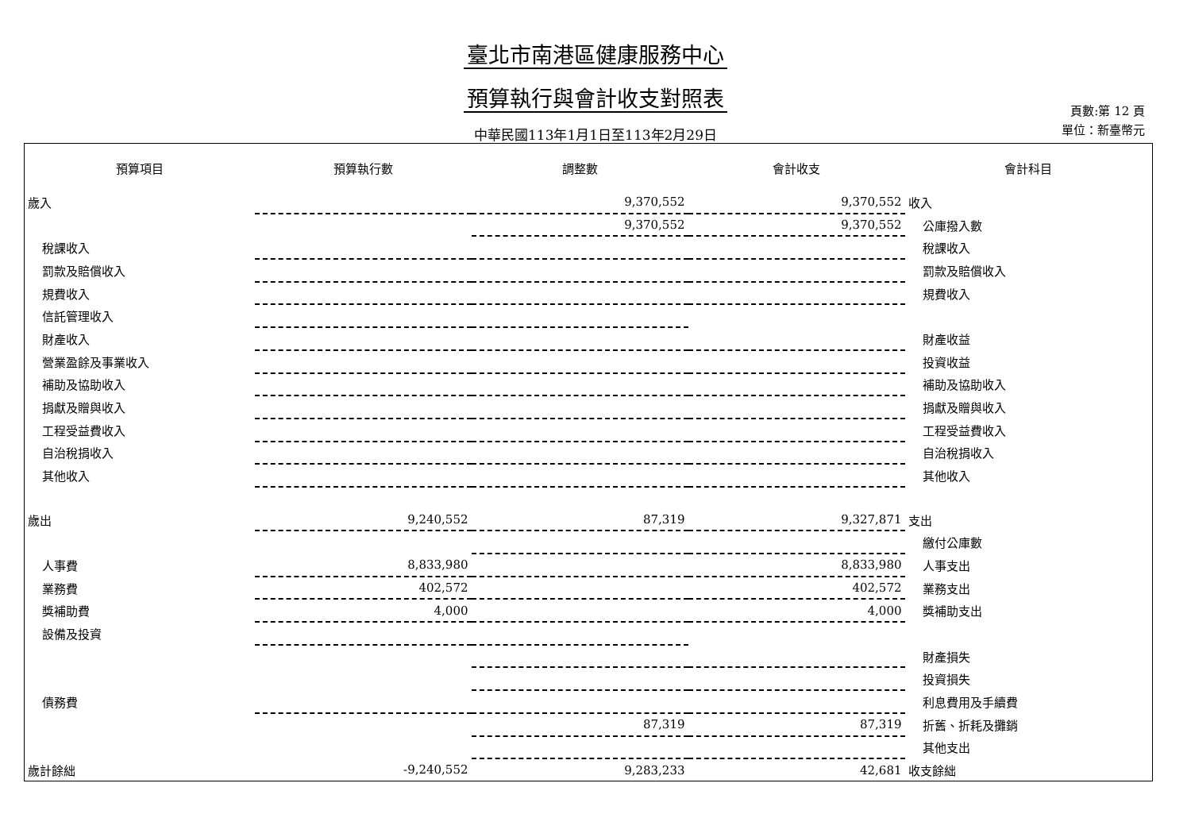臺北市南港區健康服務中心
預算執行與會計收支對照表
中華民國113年1月1日至113年2月29日
頁數:第 12 頁
單位：新臺幣元
| 預算項目 | 預算執行數 | 調整數 | 會計收支 | 會計科目 |
| --- | --- | --- | --- | --- |
| 歲入 | | 9,370,552 | 9,370,552 | 收入 |
| | | 9,370,552 | 9,370,552 | 公庫撥入數 |
| 稅課收入 | | | | 稅課收入 |
| 罰款及賠償收入 | | | | 罰款及賠償收入 |
| 規費收入 | | | | 規費收入 |
| 信託管理收入 | | | | |
| 財產收入 | | | | 財產收益 |
| 營業盈餘及事業收入 | | | | 投資收益 |
| 補助及協助收入 | | | | 補助及協助收入 |
| 捐獻及贈與收入 | | | | 捐獻及贈與收入 |
| 工程受益費收入 | | | | 工程受益費收入 |
| 自治稅捐收入 | | | | 自治稅捐收入 |
| 其他收入 | | | | 其他收入 |
| 歲出 | 9,240,552 | 87,319 | 9,327,871 | 支出 |
| | | | | 繳付公庫數 |
| 人事費 | 8,833,980 | | 8,833,980 | 人事支出 |
| 業務費 | 402,572 | | 402,572 | 業務支出 |
| 獎補助費 | 4,000 | | 4,000 | 獎補助支出 |
| 設備及投資 | | | | |
| | | | | 財產損失 |
| | | | | 投資損失 |
| 債務費 | | | | 利息費用及手續費 |
| | | 87,319 | 87,319 | 折舊、折耗及攤銷 |
| | | | | 其他支出 |
| 歲計餘絀 | -9,240,552 | 9,283,233 | 42,681 | 收支餘絀 |